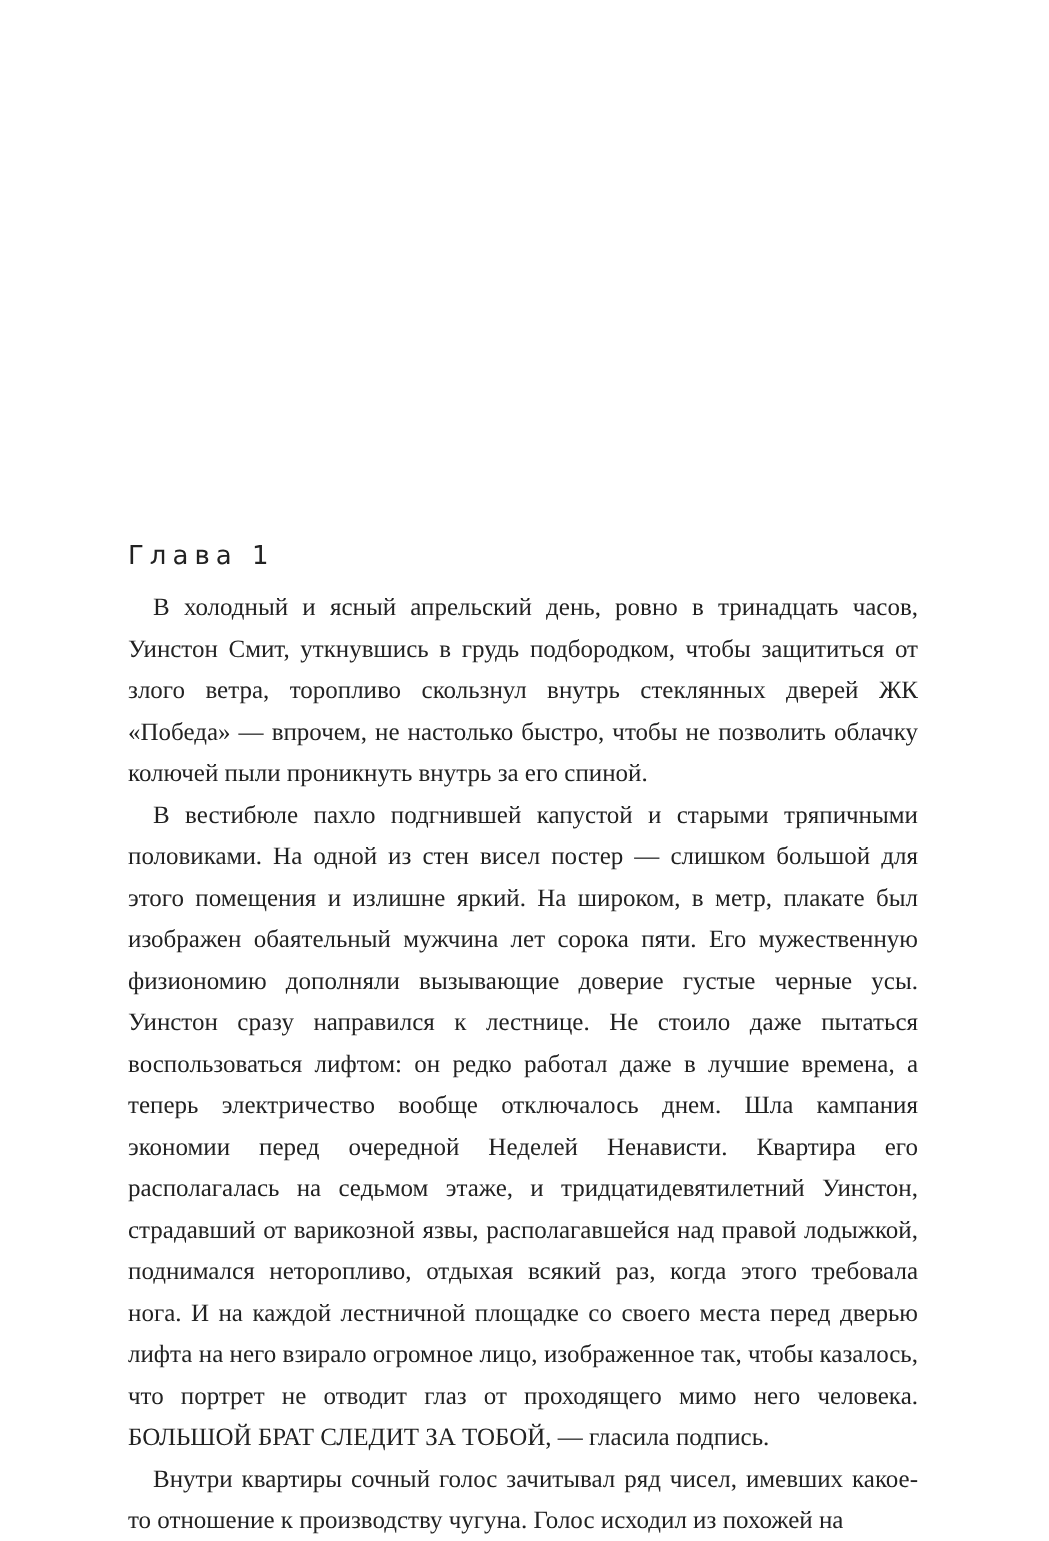Глава 1
В холодный и ясный апрельский день, ровно в тринадцать часов, Уинстон Смит, уткнувшись в грудь подбородком, чтобы защититься от злого ветра, торопливо скользнул внутрь стеклянных дверей ЖК «Победа» — впрочем, не настолько быстро, чтобы не позволить облачку колючей пыли проникнуть внутрь за его спиной.
В вестибюле пахло подгнившей капустой и старыми тряпичными половиками. На одной из стен висел постер — слишком большой для этого помещения и излишне яркий. На широком, в метр, плакате был изображен обаятельный мужчина лет сорока пяти. Его мужественную физиономию дополняли вызывающие доверие густые черные усы. Уинстон сразу направился к лестнице. Не стоило даже пытаться воспользоваться лифтом: он редко работал даже в лучшие времена, а теперь электричество вообще отключалось днем. Шла кампания экономии перед очередной Неделей Ненависти. Квартира его располагалась на седьмом этаже, и тридцатидевятилетний Уинстон, страдавший от варикозной язвы, располагавшейся над правой лодыжкой, поднимался неторопливо, отдыхая всякий раз, когда этого требовала нога. И на каждой лестничной площадке со своего места перед дверью лифта на него взирало огромное лицо, изображенное так, чтобы казалось, что портрет не отводит глаз от проходящего мимо него человека. БОЛЬШОЙ БРАТ СЛЕДИТ ЗА ТОБОЙ, — гласила подпись.
Внутри квартиры сочный голос зачитывал ряд чисел, имевших какое-то отношение к производству чугуна. Голос исходил из похожей на